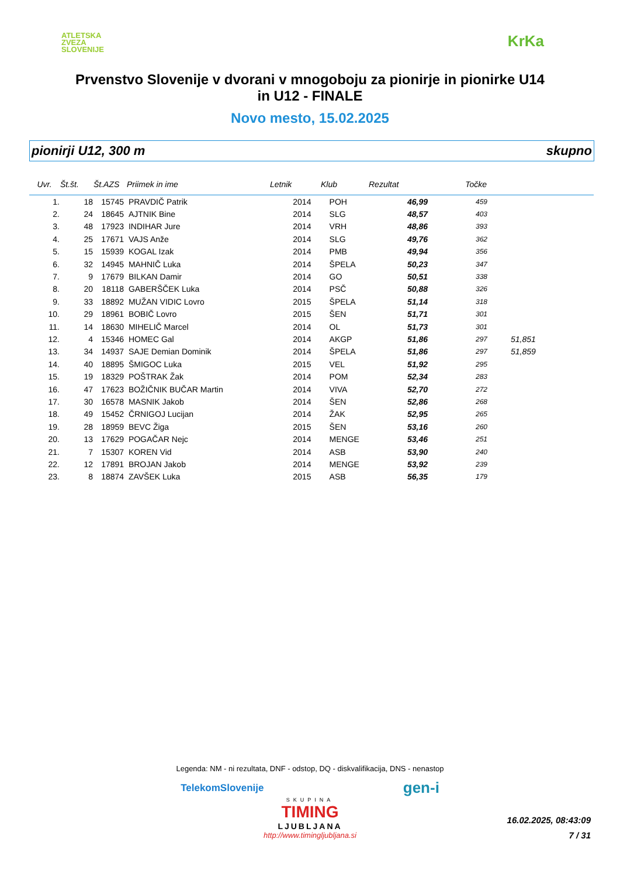ATLETSKA
ZVEZA
SLOVENIJE
KrKa
Prvenstvo Slovenije v dvorani v mnogoboju za pionirje in pionirke U14
in U12 - FINALE
Novo mesto, 15.02.2025
pionirji U12, 300 m skupno
| Uvr. | Št.št. | Št.AZS | Priimek in ime | Letnik | Klub | Rezultat | Točke | |
| --- | --- | --- | --- | --- | --- | --- | --- | --- |
| 1. | 18 | 15745 | PRAVDIČ Patrik | 2014 | POH | 46,99 | 459 | |
| 2. | 24 | 18645 | AJTNIK Bine | 2014 | SLG | 48,57 | 403 | |
| 3. | 48 | 17923 | INDIHAR Jure | 2014 | VRH | 48,86 | 393 | |
| 4. | 25 | 17671 | VAJS Anže | 2014 | SLG | 49,76 | 362 | |
| 5. | 15 | 15939 | KOGAL Izak | 2014 | PMB | 49,94 | 356 | |
| 6. | 32 | 14945 | MAHNIČ Luka | 2014 | ŠPELA | 50,23 | 347 | |
| 7. | 9 | 17679 | BILKAN Damir | 2014 | GO | 50,51 | 338 | |
| 8. | 20 | 18118 | GABERŠČEK Luka | 2014 | PSČ | 50,88 | 326 | |
| 9. | 33 | 18892 | MUŽAN VIDIC Lovro | 2015 | ŠPELA | 51,14 | 318 | |
| 10. | 29 | 18961 | BOBIČ Lovro | 2015 | ŠEN | 51,71 | 301 | |
| 11. | 14 | 18630 | MIHELIČ Marcel | 2014 | OL | 51,73 | 301 | |
| 12. | 4 | 15346 | HOMEC Gal | 2014 | AKGP | 51,86 | 297 | 51,851 |
| 13. | 34 | 14937 | SAJE Demian Dominik | 2014 | ŠPELA | 51,86 | 297 | 51,859 |
| 14. | 40 | 18895 | ŠMIGOC Luka | 2015 | VEL | 51,92 | 295 | |
| 15. | 19 | 18329 | POŠTRAK Žak | 2014 | POM | 52,34 | 283 | |
| 16. | 47 | 17623 | BOŽIČNIK BUČAR Martin | 2014 | VIVA | 52,70 | 272 | |
| 17. | 30 | 16578 | MASNIK Jakob | 2014 | ŠEN | 52,86 | 268 | |
| 18. | 49 | 15452 | ČRNIGOJ Lucijan | 2014 | ŽAK | 52,95 | 265 | |
| 19. | 28 | 18959 | BEVC Žiga | 2015 | ŠEN | 53,16 | 260 | |
| 20. | 13 | 17629 | POGAČAR Nejc | 2014 | MENGE | 53,46 | 251 | |
| 21. | 7 | 15307 | KOREN Vid | 2014 | ASB | 53,90 | 240 | |
| 22. | 12 | 17891 | BROJAN Jakob | 2014 | MENGE | 53,92 | 239 | |
| 23. | 8 | 18874 | ZAVŠEK Luka | 2015 | ASB | 56,35 | 179 | |
Legenda: NM - ni rezultata, DNF - odstop, DQ - diskvalifikacija, DNS - nenastop
TelekomSlovenije gen-i
SKUPINA
TIMING
LJUBLJANA
http://www.timingljubljana.si
16.02.2025, 08:43:09
7 / 31